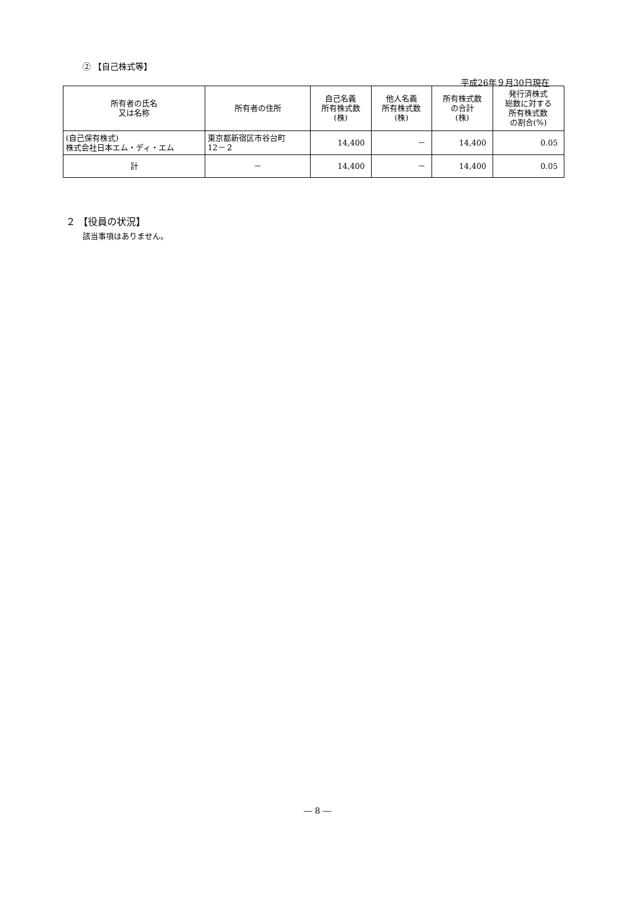② 【自己株式等】
平成26年９月30日現在
| 所有者の氏名 又は名称 | 所有者の住所 | 自己名義 所有株式数 (株) | 他人名義 所有株式数 (株) | 所有株式数 の合計 (株) | 発行済株式 総数に対する 所有株式数 の割合(%) |
| --- | --- | --- | --- | --- | --- |
| (自己保有株式) 株式会社日本エム・ディ・エム | 東京都新宿区市谷台町 12－２ | 14,400 | － | 14,400 | 0.05 |
| 計 | － | 14,400 | － | 14,400 | 0.05 |
２ 【役員の状況】
該当事項はありません。
― 8 ―